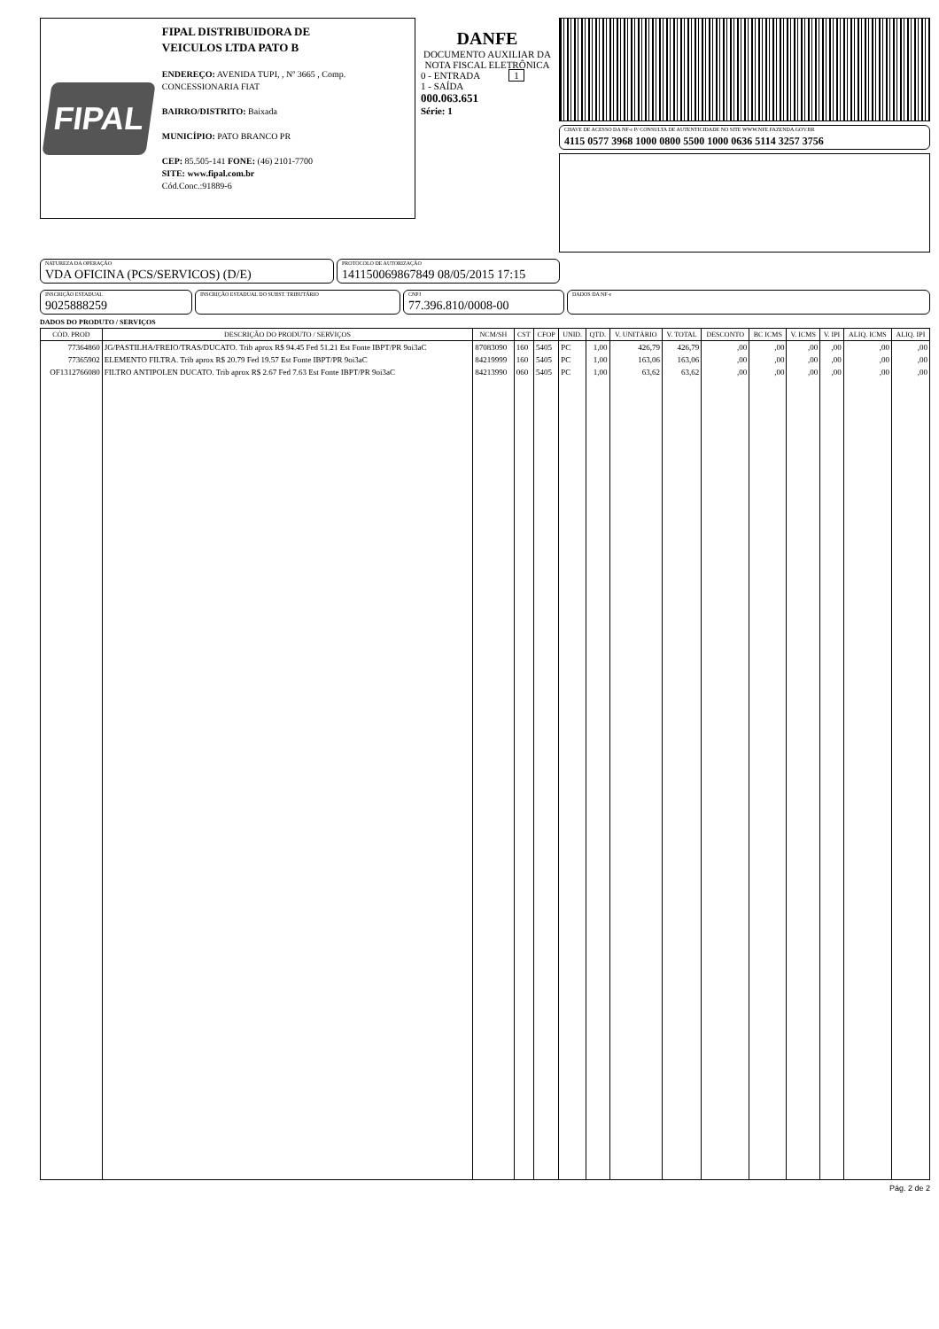FIPAL
FIPAL DISTRIBUIDORA DE
VEICULOS LTDA PATO B
ENDEREÇO: AVENIDA TUPI, , Nº 3665 , Comp. CONCESSIONARIA FIAT
BAIRRO/DISTRITO: Baixada
MUNICÍPIO: PATO BRANCO PR
CEP: 85.505-141 FONE: (46) 2101-7700
SITE: www.fipal.com.br
Cód.Conc.:91889-6
DANFE
DOCUMENTO AUXILIAR DA NOTA FISCAL ELETRÔNICA
0 - ENTRADA 1
1 - SAÍDA
000.063.651
Série: 1
CHAVE DE ACESSO DA NF-e P/ CONSULTA DE AUTENTICIDADE NO SITE WWW.NFE.FAZENDA.GOV.BR
4115 0577 3968 1000 0800 5500 1000 0636 5114 3257 3756
NATUREZA DA OPERAÇÃO
VDA OFICINA (PCS/SERVICOS) (D/E)
PROTOCOLO DE AUTORIZAÇÃO
141150069867849 08/05/2015 17:15
INSCRIÇÃO ESTADUAL
9025888259
INSCRIÇÃO ESTADUAL DO SUBST. TRIBUTÁRIO
CNPJ
77.396.810/0008-00
DADOS DA NF-e
DADOS DO PRODUTO / SERVIÇOS
| CÓD. PROD | DESCRIÇÃO DO PRODUTO / SERVIÇOS | NCM/SH | CST | CFOP | UNID. | QTD. | V. UNITÁRIO | V. TOTAL | DESCONTO | BC ICMS | V. ICMS | V. IPI | ALIQ. ICMS | ALIQ. IPI |
| --- | --- | --- | --- | --- | --- | --- | --- | --- | --- | --- | --- | --- | --- | --- |
| 77364860 | JG/PASTILHA/FREIO/TRAS/DUCATO. Trib aprox R$ 94.45 Fed 51.21 Est Fonte IBPT/PR 9oi3aC | 87083090 | 160 | 5405 | PC | 1,00 | 426,79 | 426,79 | ,00 | ,00 | ,00 | ,00 | ,00 | ,00 |
| 77365902 | ELEMENTO FILTRA. Trib aprox R$ 20.79 Fed 19.57 Est Fonte IBPT/PR 9oi3aC | 84219999 | 160 | 5405 | PC | 1,00 | 163,06 | 163,06 | ,00 | ,00 | ,00 | ,00 | ,00 | ,00 |
| OF1312766080 | FILTRO ANTIPOLEN DUCATO. Trib aprox R$ 2.67 Fed 7.63 Est Fonte IBPT/PR 9oi3aC | 84213990 | 060 | 5405 | PC | 1,00 | 63,62 | 63,62 | ,00 | ,00 | ,00 | ,00 | ,00 | ,00 |
Pág. 2 de 2